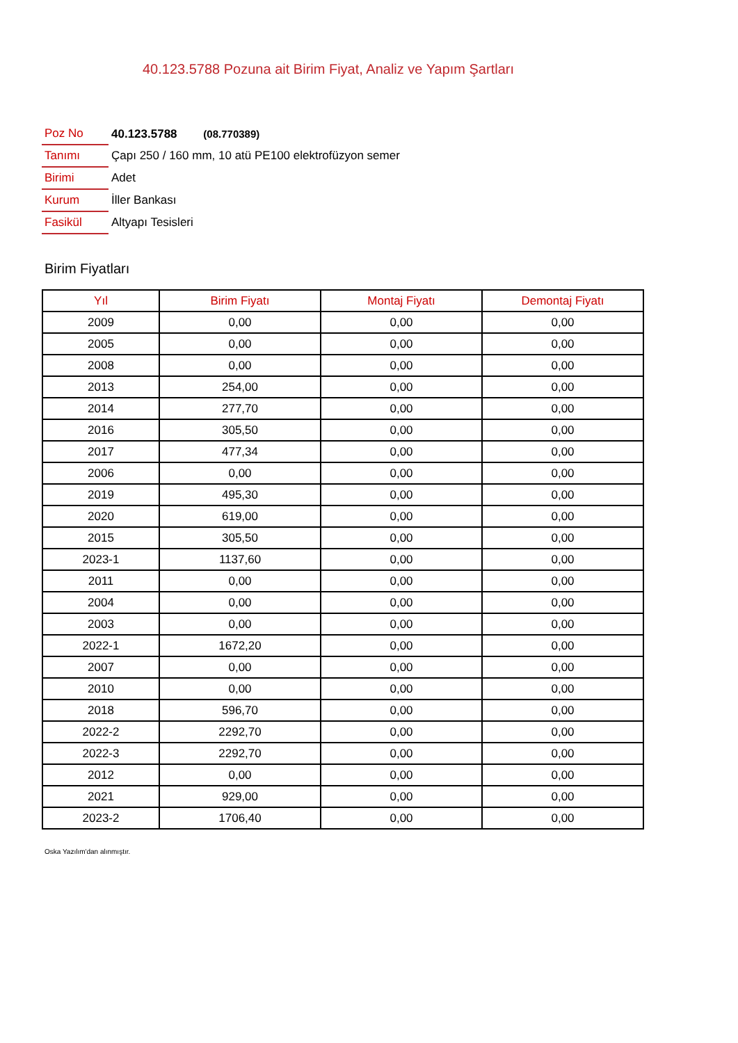40.123.5788 Pozuna ait Birim Fiyat, Analiz ve Yapım Şartları
| Poz No | 40.123.5788 (08.770389) |
| Tanımı | Çapı 250 / 160 mm, 10 atü PE100 elektrofüzyon semer |
| Birimi | Adet |
| Kurum | İller Bankası |
| Fasikül | Altyapı Tesisleri |
Birim Fiyatları
| Yıl | Birim Fiyatı | Montaj Fiyatı | Demontaj Fiyatı |
| --- | --- | --- | --- |
| 2009 | 0,00 | 0,00 | 0,00 |
| 2005 | 0,00 | 0,00 | 0,00 |
| 2008 | 0,00 | 0,00 | 0,00 |
| 2013 | 254,00 | 0,00 | 0,00 |
| 2014 | 277,70 | 0,00 | 0,00 |
| 2016 | 305,50 | 0,00 | 0,00 |
| 2017 | 477,34 | 0,00 | 0,00 |
| 2006 | 0,00 | 0,00 | 0,00 |
| 2019 | 495,30 | 0,00 | 0,00 |
| 2020 | 619,00 | 0,00 | 0,00 |
| 2015 | 305,50 | 0,00 | 0,00 |
| 2023-1 | 1137,60 | 0,00 | 0,00 |
| 2011 | 0,00 | 0,00 | 0,00 |
| 2004 | 0,00 | 0,00 | 0,00 |
| 2003 | 0,00 | 0,00 | 0,00 |
| 2022-1 | 1672,20 | 0,00 | 0,00 |
| 2007 | 0,00 | 0,00 | 0,00 |
| 2010 | 0,00 | 0,00 | 0,00 |
| 2018 | 596,70 | 0,00 | 0,00 |
| 2022-2 | 2292,70 | 0,00 | 0,00 |
| 2022-3 | 2292,70 | 0,00 | 0,00 |
| 2012 | 0,00 | 0,00 | 0,00 |
| 2021 | 929,00 | 0,00 | 0,00 |
| 2023-2 | 1706,40 | 0,00 | 0,00 |
Oska Yazılım'dan alınmıştır.